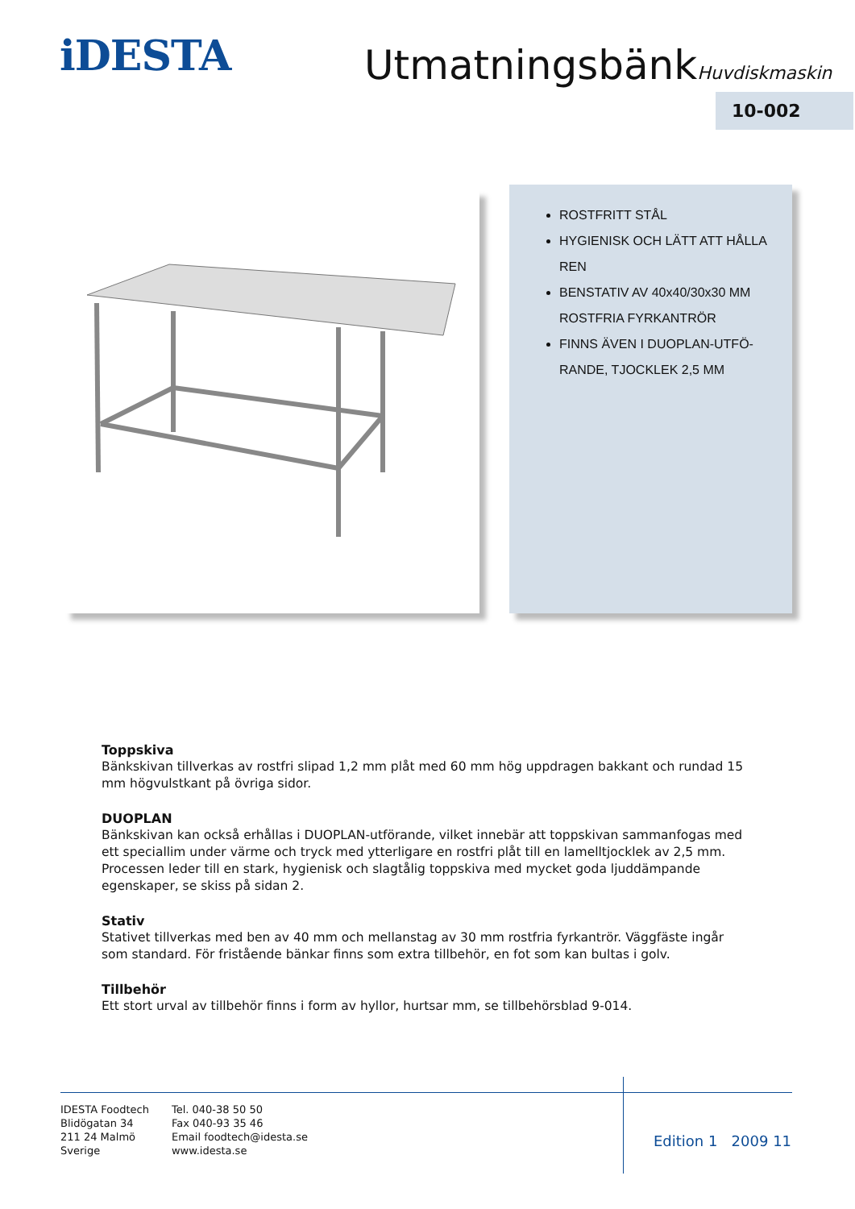iDESTA UtmatningsbänkHuvdiskmaskin
10-002
ROSTFRITT STÅL
HYGIENISK OCH LÄTT ATT HÅLLA REN
BENSTATIV AV 40x40/30x30 MM ROSTFRIA FYRKANTRÖR
FINNS ÄVEN I DUOPLAN-UTFÖ-RANDE, TJOCKLEK 2,5 MM
Toppskiva
Bänkskivan tillverkas av rostfri slipad 1,2 mm plåt med 60 mm hög uppdragen bakkant och rundad 15 mm högvulstkant på övriga sidor.
DUOPLAN
Bänkskivan kan också erhållas i DUOPLAN-utförande, vilket innebär att toppskivan sammanfogas med ett speciallim under värme och tryck med ytterligare en rostfri plåt till en lamelltjocklek av 2,5 mm. Processen leder till en stark, hygienisk och slagtålig toppskiva med mycket goda ljuddämpande egenskaper, se skiss på sidan 2.
Stativ
Stativet tillverkas med ben av 40 mm och mellanstag av 30 mm rostfria fyrkantrör. Väggfäste ingår som standard. För fristående bänkar finns som extra tillbehör, en fot som kan bultas i golv.
Tillbehör
Ett stort urval av tillbehör finns i form av hyllor, hurtsar mm, se tillbehörsblad 9-014.
IDESTA Foodtech
Blidögatan 34
211 24 Malmö
Sverige
Tel. 040-38 50 50
Fax 040-93 35 46
Email foodtech@idesta.se
www.idesta.se
Edition 1 2009 11